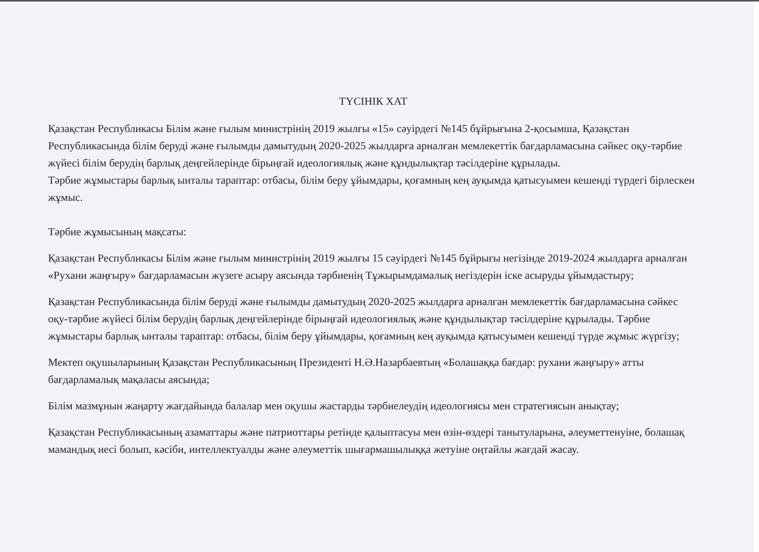ТҮСІНІК ХАТ
Қазақстан Республикасы Білім және ғылым министрінің 2019 жылғы «15» сәуірдегі №145 бұйрығына 2-қосымша, Қазақстан Республикасында білім беруді және ғылымды дамытудың 2020-2025 жылдарға арналған мемлекеттік бағдарламасына сәйкес оқу-тәрбие жүйесі білім берудің барлық деңгейлерінде бірыңғай идеологиялық және құндылықтар тәсілдеріне құрылады.
Тәрбие жұмыстары барлық ынталы тараптар: отбасы, білім беру ұйымдары, қоғамның кең ауқымда қатысуымен кешенді түрдегі бірлескен жұмыс.
Тәрбие жұмысының мақсаты:
Қазақстан Республикасы Білім және ғылым министрінің 2019 жылғы 15 сәуірдегі №145 бұйрығы негізінде 2019-2024 жылдарға арналған «Рухани жаңғыру» бағдарламасын жүзеге асыру аясында тәрбиенің Тұжырымдамалық негіздерін іске асыруды ұйымдастыру;
Қазақстан Республикасында білім беруді және ғылымды дамытудың 2020-2025 жылдарға арналған мемлекеттік бағдарламасына сәйкес оқу-тәрбие жүйесі білім берудің барлық деңгейлерінде бірыңғай идеологиялық және құндылықтар тәсілдеріне құрылады. Тәрбие жұмыстары барлық ынталы тараптар: отбасы, білім беру ұйымдары, қоғамның кең ауқымда қатысуымен кешенді түрде жұмыс жүргізу;
Мектеп оқушыларының Қазақстан Республикасының Президенті Н.Ә.Назарбаевтың «Болашаққа бағдар: рухани жаңғыру» атты бағдарламалық мақаласы аясында;
Білім мазмұнын жаңарту жағдайында балалар мен оқушы жастарды тәрбиелеудің идеологиясы мен стратегиясын анықтау;
Қазақстан Республикасының азаматтары және патриоттары ретінде қалыптасуы мен өзін-өздері танытуларына, әлеуметтенуіне, болашақ мамандық иесі болып, кәсіби, интеллектуалды және әлеуметтік шығармашылыққа жетуіне оңтайлы жағдай жасау.